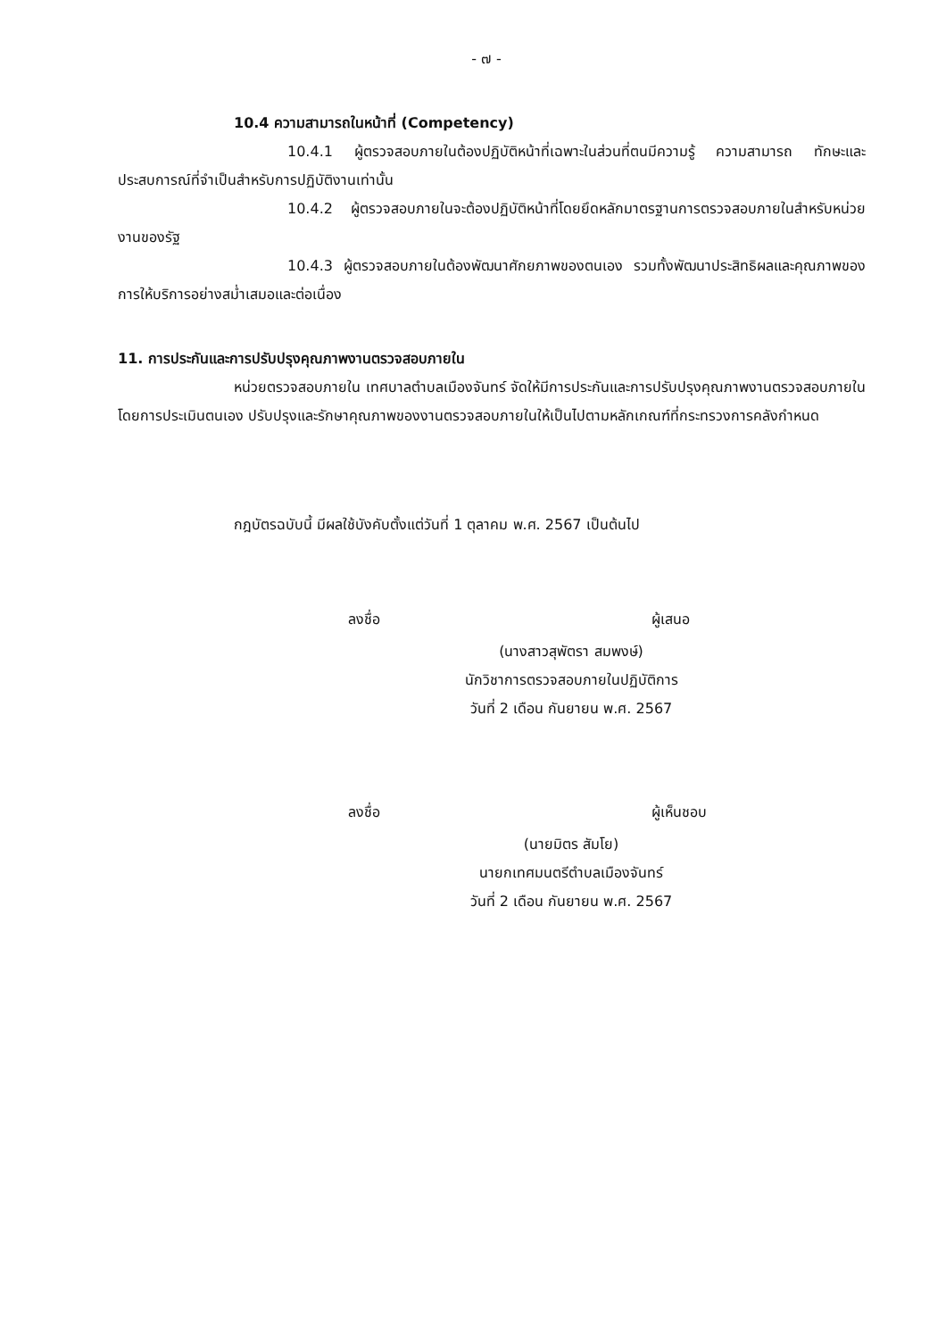- ๗ -
10.4 ความสามารถในหน้าที่ (Competency)
10.4.1 ผู้ตรวจสอบภายในต้องปฏิบัติหน้าที่เฉพาะในส่วนที่ตนมีความรู้ ความสามารถ ทักษะและประสบการณ์ที่จำเป็นสำหรับการปฏิบัติงานเท่านั้น
10.4.2 ผู้ตรวจสอบภายในจะต้องปฏิบัติหน้าที่โดยยึดหลักมาตรฐานการตรวจสอบภายในสำหรับหน่วยงานของรัฐ
10.4.3 ผู้ตรวจสอบภายในต้องพัฒนาศักยภาพของตนเอง รวมทั้งพัฒนาประสิทธิผลและคุณภาพของการให้บริการอย่างสม่ำเสมอและต่อเนื่อง
11. การประกันและการปรับปรุงคุณภาพงานตรวจสอบภายใน
หน่วยตรวจสอบภายใน เทศบาลตำบลเมืองจันทร์ จัดให้มีการประกันและการปรับปรุงคุณภาพงานตรวจสอบภายใน โดยการประเมินตนเอง ปรับปรุงและรักษาคุณภาพของงานตรวจสอบภายในให้เป็นไปตามหลักเกณฑ์ที่กระทรวงการคลังกำหนด
กฎบัตรฉบับนี้ มีผลใช้บังคับตั้งแต่วันที่ 1 ตุลาคม พ.ศ. 2567 เป็นต้นไป
ลงชื่อ ผู้เสนอ
(นางสาวสุพัตรา สมพงษ์)
นักวิชาการตรวจสอบภายในปฏิบัติการ
วันที่ 2 เดือน กันยายน พ.ศ. 2567
ลงชื่อ ผู้เห็นชอบ
(นายมิตร สัมโย)
นายกเทศมนตรีตำบลเมืองจันทร์
วันที่ 2 เดือน กันยายน พ.ศ. 2567